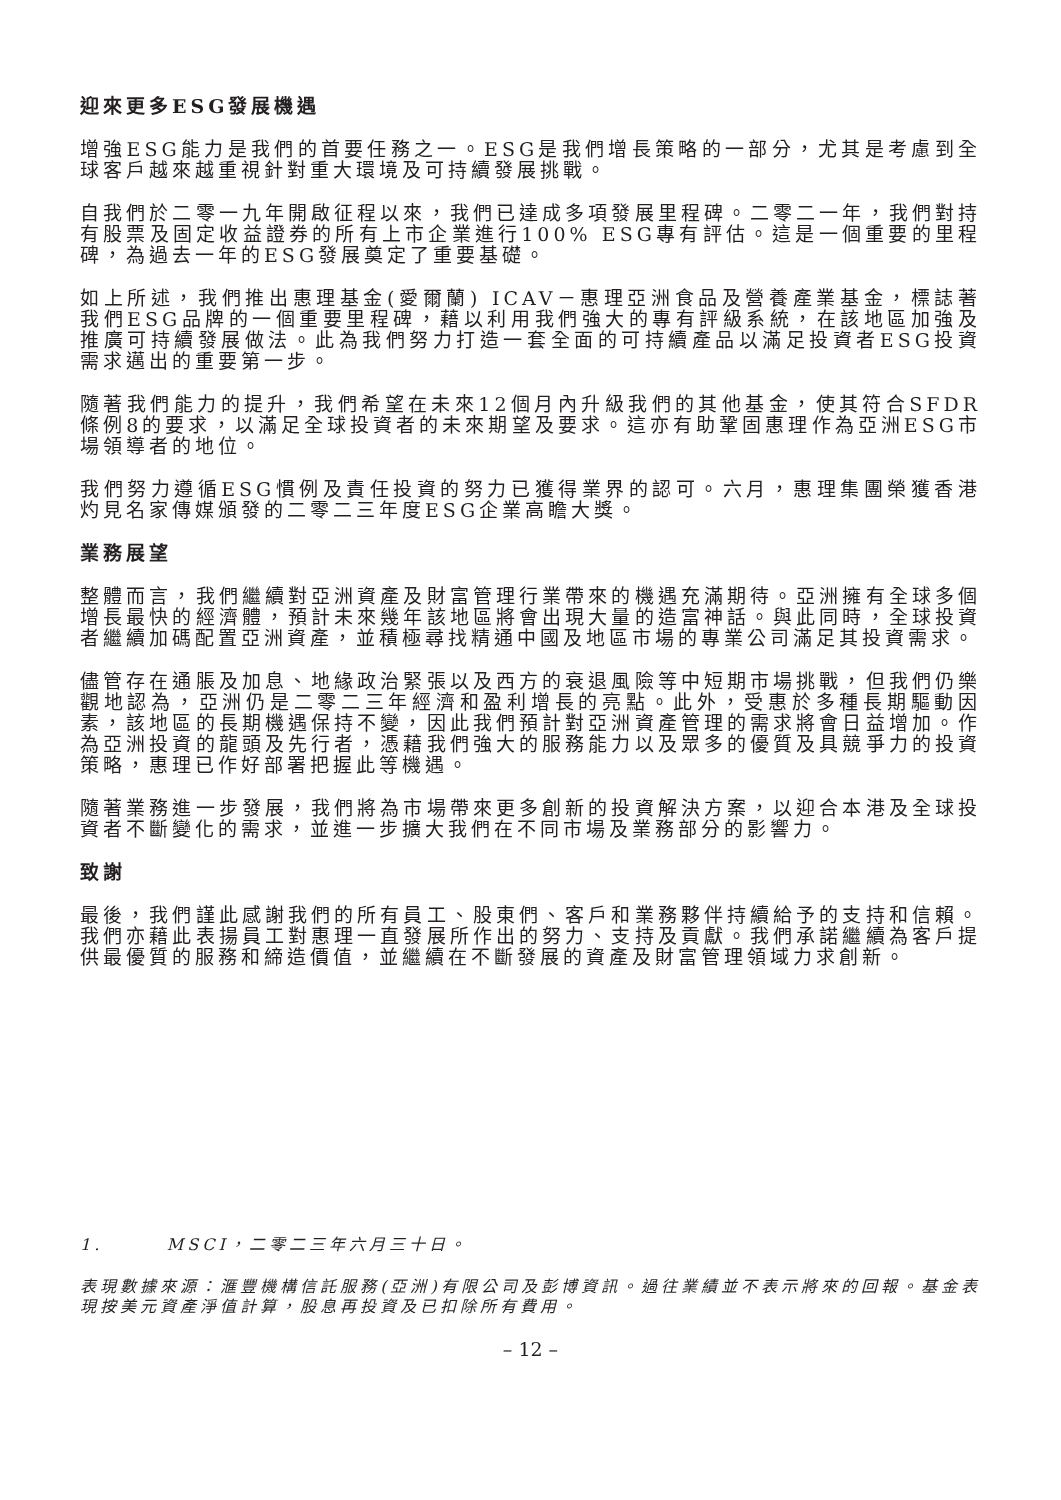迎來更多ESG發展機遇
增強ESG能力是我們的首要任務之一。ESG是我們增長策略的一部分，尤其是考慮到全球客戶越來越重視針對重大環境及可持續發展挑戰。
自我們於二零一九年開啟征程以來，我們已達成多項發展里程碑。二零二一年，我們對持有股票及固定收益證券的所有上市企業進行100% ESG專有評估。這是一個重要的里程碑，為過去一年的ESG發展奠定了重要基礎。
如上所述，我們推出惠理基金(愛爾蘭) ICAV－惠理亞洲食品及營養產業基金，標誌著我們ESG品牌的一個重要里程碑，藉以利用我們強大的專有評級系統，在該地區加強及推廣可持續發展做法。此為我們努力打造一套全面的可持續產品以滿足投資者ESG投資需求邁出的重要第一步。
隨著我們能力的提升，我們希望在未來12個月內升級我們的其他基金，使其符合SFDR條例8的要求，以滿足全球投資者的未來期望及要求。這亦有助鞏固惠理作為亞洲ESG市場領導者的地位。
我們努力遵循ESG慣例及責任投資的努力已獲得業界的認可。六月，惠理集團榮獲香港灼見名家傳媒頒發的二零二三年度ESG企業高瞻大獎。
業務展望
整體而言，我們繼續對亞洲資產及財富管理行業帶來的機遇充滿期待。亞洲擁有全球多個增長最快的經濟體，預計未來幾年該地區將會出現大量的造富神話。與此同時，全球投資者繼續加碼配置亞洲資產，並積極尋找精通中國及地區市場的專業公司滿足其投資需求。
儘管存在通脹及加息、地緣政治緊張以及西方的衰退風險等中短期市場挑戰，但我們仍樂觀地認為，亞洲仍是二零二三年經濟和盈利增長的亮點。此外，受惠於多種長期驅動因素，該地區的長期機遇保持不變，因此我們預計對亞洲資產管理的需求將會日益增加。作為亞洲投資的龍頭及先行者，憑藉我們強大的服務能力以及眾多的優質及具競爭力的投資策略，惠理已作好部署把握此等機遇。
隨著業務進一步發展，我們將為市場帶來更多創新的投資解決方案，以迎合本港及全球投資者不斷變化的需求，並進一步擴大我們在不同市場及業務部分的影響力。
致謝
最後，我們謹此感謝我們的所有員工、股東們、客戶和業務夥伴持續給予的支持和信賴。我們亦藉此表揚員工對惠理一直發展所作出的努力、支持及貢獻。我們承諾繼續為客戶提供最優質的服務和締造價值，並繼續在不斷發展的資產及財富管理領域力求創新。
1. MSCI，二零二三年六月三十日。
表現數據來源：滙豐機構信託服務(亞洲)有限公司及彭博資訊。過往業績並不表示將來的回報。基金表現按美元資產淨值計算，股息再投資及已扣除所有費用。
– 12 –